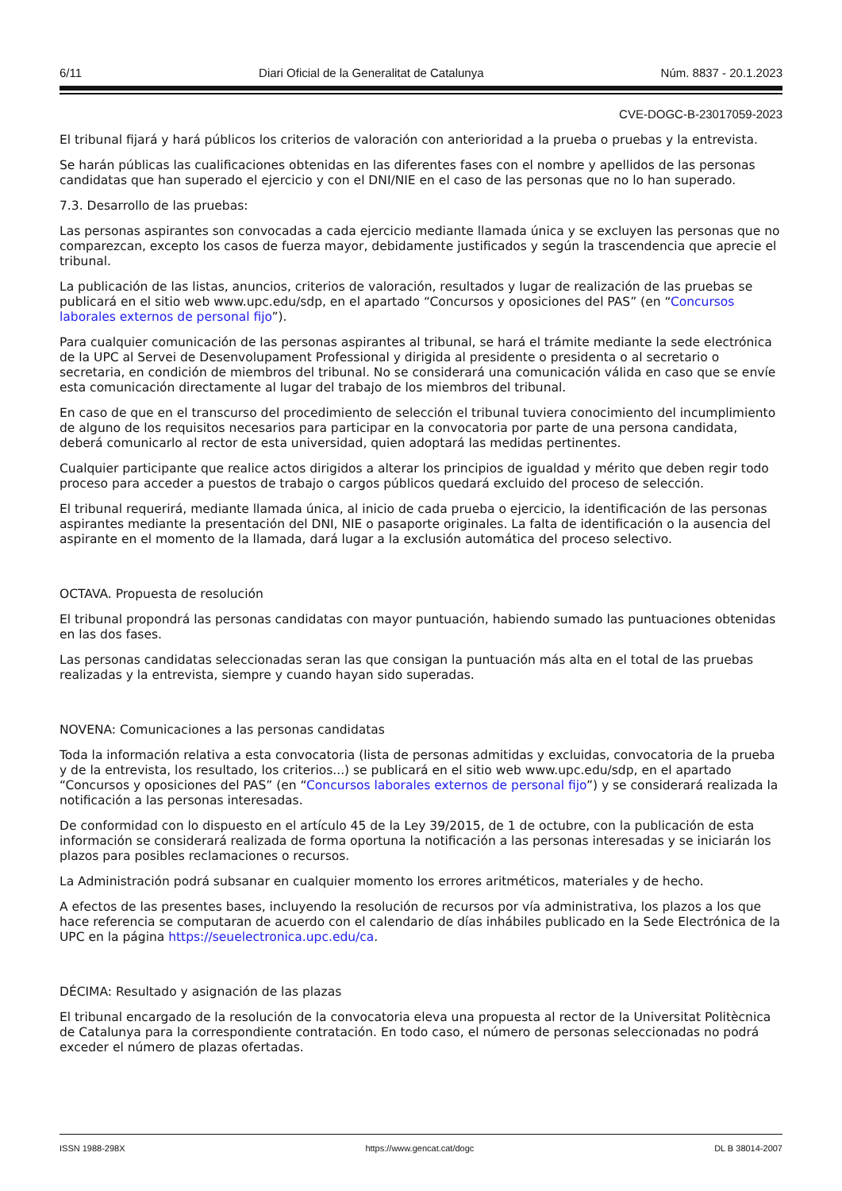6/11 Diari Oficial de la Generalitat de Catalunya Núm. 8837 - 20.1.2023
CVE-DOGC-B-23017059-2023
El tribunal fijará y hará públicos los criterios de valoración con anterioridad a la prueba o pruebas y la entrevista.
Se harán públicas las cualificaciones obtenidas en las diferentes fases con el nombre y apellidos de las personas candidatas que han superado el ejercicio y con el DNI/NIE en el caso de las personas que no lo han superado.
7.3. Desarrollo de las pruebas:
Las personas aspirantes son convocadas a cada ejercicio mediante llamada única y se excluyen las personas que no comparezcan, excepto los casos de fuerza mayor, debidamente justificados y según la trascendencia que aprecie el tribunal.
La publicación de las listas, anuncios, criterios de valoración, resultados y lugar de realización de las pruebas se publicará en el sitio web www.upc.edu/sdp, en el apartado “Concursos y oposiciones del PAS” (en “Concursos laborales externos de personal fijo”).
Para cualquier comunicación de las personas aspirantes al tribunal, se hará el trámite mediante la sede electrónica de la UPC al Servei de Desenvolupament Professional y dirigida al presidente o presidenta o al secretario o secretaria, en condición de miembros del tribunal. No se considerará una comunicación válida en caso que se envíe esta comunicación directamente al lugar del trabajo de los miembros del tribunal.
En caso de que en el transcurso del procedimiento de selección el tribunal tuviera conocimiento del incumplimiento de alguno de los requisitos necesarios para participar en la convocatoria por parte de una persona candidata, deberá comunicarlo al rector de esta universidad, quien adoptará las medidas pertinentes.
Cualquier participante que realice actos dirigidos a alterar los principios de igualdad y mérito que deben regir todo proceso para acceder a puestos de trabajo o cargos públicos quedará excluido del proceso de selección.
El tribunal requerirá, mediante llamada única, al inicio de cada prueba o ejercicio, la identificación de las personas aspirantes mediante la presentación del DNI, NIE o pasaporte originales. La falta de identificación o la ausencia del aspirante en el momento de la llamada, dará lugar a la exclusión automática del proceso selectivo.
OCTAVA. Propuesta de resolución
El tribunal propondrá las personas candidatas con mayor puntuación, habiendo sumado las puntuaciones obtenidas en las dos fases.
Las personas candidatas seleccionadas seran las que consigan la puntuación más alta en el total de las pruebas realizadas y la entrevista, siempre y cuando hayan sido superadas.
NOVENA: Comunicaciones a las personas candidatas
Toda la información relativa a esta convocatoria (lista de personas admitidas y excluidas, convocatoria de la prueba y de la entrevista, los resultado, los criterios...) se publicará en el sitio web www.upc.edu/sdp, en el apartado “Concursos y oposiciones del PAS” (en “Concursos laborales externos de personal fijo”) y se considerará realizada la notificación a las personas interesadas.
De conformidad con lo dispuesto en el artículo 45 de la Ley 39/2015, de 1 de octubre, con la publicación de esta información se considerará realizada de forma oportuna la notificación a las personas interesadas y se iniciarán los plazos para posibles reclamaciones o recursos.
La Administración podrá subsanar en cualquier momento los errores aritméticos, materiales y de hecho.
A efectos de las presentes bases, incluyendo la resolución de recursos por vía administrativa, los plazos a los que hace referencia se computaran de acuerdo con el calendario de días inhábiles publicado en la Sede Electrónica de la UPC en la página https://seuelectronica.upc.edu/ca.
DÉCIMA: Resultado y asignación de las plazas
El tribunal encargado de la resolución de la convocatoria eleva una propuesta al rector de la Universitat Politècnica de Catalunya para la correspondiente contratación. En todo caso, el número de personas seleccionadas no podrá exceder el número de plazas ofertadas.
ISSN 1988-298X https://www.gencat.cat/dogc DL B 38014-2007